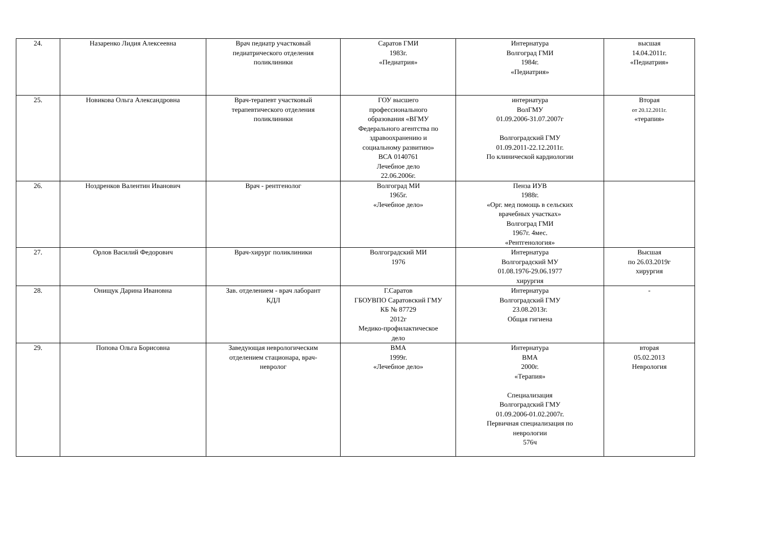| 24. | Назаренко Лидия Алексеевна | Врач педиатр участковый педиатрического отделения поликлиники | Саратов ГМИ 1983г. «Педиатрия» | Интернатура Волгоград ГМИ 1984г. «Педиатрия» | высшая 14.04.2011г. «Педиатрия» |
| 25. | Новикова Ольга Александровна | Врач-терапевт участковый терапевтического отделения поликлиники | ГОУ высшего профессионального образования «ВГМУ Федерального агентства по здравоохранению и социальному развитию» ВСА 0140761 Лечебное дело 22.06.2006г. | интернатура ВолГМУ 01.09.2006-31.07.2007г Волгоградский ГМУ 01.09.2011-22.12.2011г. По клинической кардиологии | Вторая от 20.12.2011г. «терапия» |
| 26. | Ноздренков Валентин Иванович | Врач - рентгенолог | Волгоград МИ 1965г. «Лечебное дело» | Пенза ИУВ 1988г. «Орг. мед помощь в сельских врачебных участках» Волгоград ГМИ 1967г. 4мес. «Рентгенология» | |
| 27. | Орлов Василий Федорович | Врач-хирург поликлиники | Волгоградский МИ 1976 | Интернатура Волгоградский МУ 01.08.1976-29.06.1977 хирургия | Высшая по 26.03.2019г хирургия |
| 28. | Онищук Дарина Ивановна | Зав. отделением - врач лаборант КДЛ | Г.Саратов ГБОУВПО Саратовский ГМУ КБ № 87729 2012г Медико-профилактическое дело | Интернатура Волгоградский ГМУ 23.08.2013г. Общая гигиена | - |
| 29. | Попова Ольга Борисовна | Заведующая неврологическим отделением стационара, врач- невролог | ВМА 1999г. «Лечебное дело» | Интернатура ВМА 2000г. «Терапия» Специализация Волгоградский ГМУ 01.09.2006-01.02.2007г. Первичная специализация по неврологии 576ч | вторая 05.02.2013 Неврология |